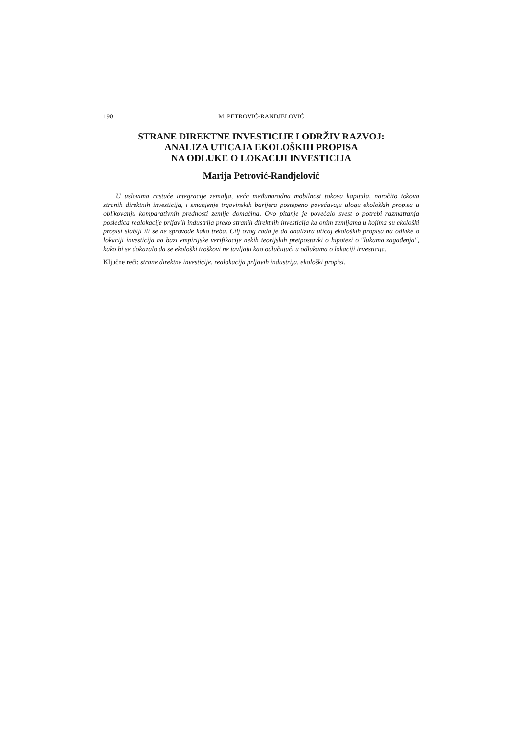190 M. PETROVIĆ-RANDJELOVIĆ
STRANE DIREKTNE INVESTICIJE I ODRŽIV RAZVOJ:
ANALIZA UTICAJA EKOLOŠKIH PROPISA
NA ODLUKE O LOKACIJI INVESTICIJA
Marija Petrović-Randjelović
U uslovima rastuće integracije zemalja, veća međunarodna mobilnost tokova kapitala, naročito tokova stranih direktnih investicija, i smanjenje trgovinskih barijera postepeno povećavaju ulogu ekoloških propisa u oblikovanju komparativnih prednosti zemlje domaćina. Ovo pitanje je povećalo svest o potrebi razmatranja posledica realokacije prljavih industrija preko stranih direktnih investicija ka onim zemljama u kojima su ekološki propisi slabiji ili se ne sprovode kako treba. Cilj ovog rada je da analizira uticaj ekoloških propisa na odluke o lokaciji investicija na bazi empirijske verifikacije nekih teorijskih pretpostavki o hipotezi o "lukama zagađenja", kako bi se dokazalo da se ekološki troškovi ne javljaju kao odlučujući u odlukama o lokaciji investicija.
Ključne reči: strane direktne investicije, realokacija prljavih industrija, ekološki propisi.